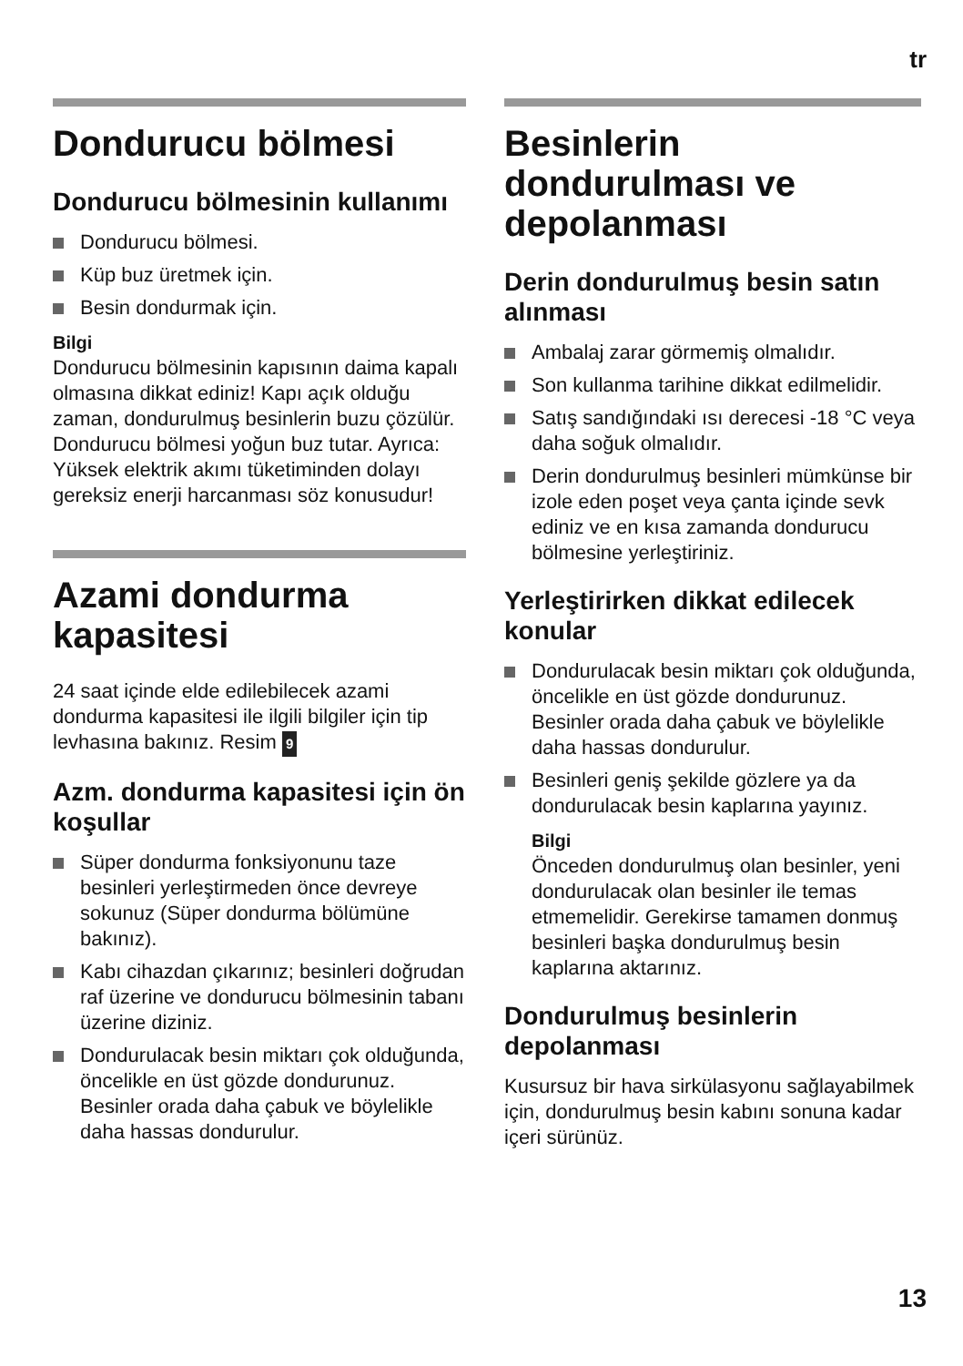tr
Dondurucu bölmesi
Dondurucu bölmesinin kullanımı
Dondurucu bölmesi.
Küp buz üretmek için.
Besin dondurmak için.
Bilgi
Dondurucu bölmesinin kapısının daima kapalı olmasına dikkat ediniz! Kapı açık olduğu zaman, dondurulmuş besinlerin buzu çözülür. Dondurucu bölmesi yoğun buz tutar. Ayrıca: Yüksek elektrik akımı tüketiminden dolayı gereksiz enerji harcanması söz konusudur!
Azami dondurma kapasitesi
24 saat içinde elde edilebilecek azami dondurma kapasitesi ile ilgili bilgiler için tip levhasına bakınız. Resim 9
Azm. dondurma kapasitesi için ön koşullar
Süper dondurma fonksiyonunu taze besinleri yerleştirmeden önce devreye sokunuz (Süper dondurma bölümüne bakınız).
Kabı cihazdan çıkarınız; besinleri doğrudan raf üzerine ve dondurucu bölmesinin tabanı üzerine diziniz.
Dondurulacak besin miktarı çok olduğunda, öncelikle en üst gözde dondurunuz. Besinler orada daha çabuk ve böylelikle daha hassas dondurulur.
Besinlerin dondurulması ve depolanması
Derin dondurulmuş besin satın alınması
Ambalaj zarar görmemiş olmalıdır.
Son kullanma tarihine dikkat edilmelidir.
Satış sandığındaki ısı derecesi -18 °C veya daha soğuk olmalıdır.
Derin dondurulmuş besinleri mümkünse bir izole eden poşet veya çanta içinde sevk ediniz ve en kısa zamanda dondurucu bölmesine yerleştiriniz.
Yerleştirirken dikkat edilecek konular
Dondurulacak besin miktarı çok olduğunda, öncelikle en üst gözde dondurunuz. Besinler orada daha çabuk ve böylelikle daha hassas dondurulur.
Besinleri geniş şekilde gözlere ya da dondurulacak besin kaplarına yayınız.
Bilgi
Önceden dondurulmuş olan besinler, yeni dondurulacak olan besinler ile temas etmemelidir. Gerekirse tamamen donmuş besinleri başka dondurulmuş besin kaplarına aktarınız.
Dondurulmuş besinlerin depolanması
Kusursuz bir hava sirkülasyonu sağlayabilmek için, dondurulmuş besin kabını sonuna kadar içeri sürünüz.
13